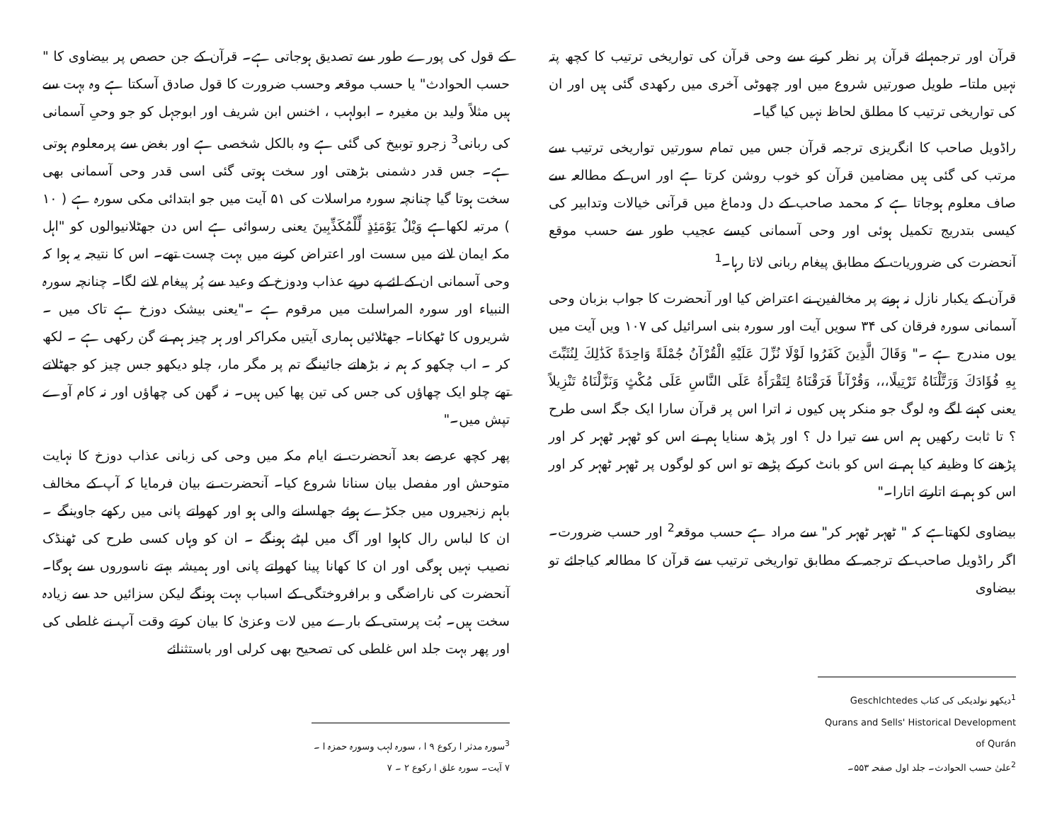قرآن اور ترجمہائے قرآن پر نظر کرنے سے وحی قرآن کی تواریخی ترتیب کا کچھ پتہ نہیں ملتا۔ طویل صورتیں شروع میں اور چھوٹی آخری میں رکھدی گئی ہیں اور ان کی تواریخی ترتیب کا مطلق لحاظ نہیں کیا گیا۔
راڈویل صاحب کا انگریزی ترجمہ قرآن جس میں تمام سورتیں تواریخی ترتیب سے مرتب کی گئی ہیں مضامین قرآن کو خوب روشن کرتا ہے اور اس کے مطالعہ سے صاف معلوم ہوجاتا ہے کہ محمد صاحب کے دل ودماغ میں قرآنی خیالات وتدابیر کی کیسی بتدریج تکمیل ہوئی اور وحی آسمانی کیسے عجیب طور سے حسب موقع آنحضرت کی ضروریات کے مطابق پیغام ربانی لاتا رہا۔<sup>1</sup>
قرآن کے یکبار نازل نہ ہونے پر مخالفین نے اعتراض کیا اور آنحضرت کا جواب بزبان وحی آسمانی سورہ فرقان کی ۳۴ سویں آیت اور سورہ بنی اسرائیل کی ۱۰۷ ویں آیت میں یوں مندرج ہے ۔" وَقَالَ الَّذِينَ كَفَرُوا لَوْلَا نُزِّلَ عَلَيْهِ الْقُرْآنُ جُمْلَةً وَاحِدَةً كَذَٰلِكَ لِنُثَبِّتَ بِهِ فُؤَادَكَ وَرَتَّلْنَاهُ تَرْتِيلًا،،، وَقُرْآناً فَرَقْنَاهُ لِتَقْرَأَهُ عَلَى النَّاسِ عَلَى مُكْثٍ وَنَزَّلْنَاهُ تَنْزِيلاً یعنی کہنے لگے وہ لوگ جو منکر ہیں کیوں نہ اترا اس پر قرآن سارا ایک جگہ اسی طرح ؟ تا ثابت رکھیں ہم اس سے تیرا دل ؟ اور پڑھ سنایا ہم نے اس کو ٹھہر ٹھہر کر اور پڑھنے کا وظیفہ کیا ہم نے اس کو بانٹ کرکے پڑھے تو اس کو لوگوں پر ٹھہر ٹھہر کر اور اس کو ہم نے اتارتے اتارا۔"
بیضاوی لکھتاہے کہ " ٹھہر ٹھہر کر" سے مراد ہے حسب موقعہ<sup>2</sup> اور حسب ضرورت۔ اگر راڈویل صاحب کے ترجمہ کے مطابق تواریخی ترتیب سے قرآن کا مطالعہ کیاجائے تو بیضاوی
<sup>1</sup> دیکھو نولدیکی کی کتاب Geschlchtedes Qurans and Sells' Historical Development of Qurán
<sup>2</sup> علیٰ حسب الحوادث۔ جلد اول صفحہ ۵۵۳۔
کے قول کی پورے طور سے تصدیق ہوجاتی ہے۔ قرآن کے جن حصص پر بیضاوی کا " حسب الحوادث" یا حسب موقعہ وحسب ضرورت کا قول صادق آسکتا ہے وہ بہت سے ہیں مثلاً ولید بن مغیرہ ۔ ابولہب ، اخنس ابن شریف اور ابوجہل کو جو وحیِ آسمانی کی ربانی<sup>3</sup> زجرو توبیخ کی گئی ہے وہ بالکل شخصی ہے اور بغض سے پرمعلوم ہوتی ہے۔ جس قدر دشمنی بڑھتی اور سخت ہوتی گئی اسی قدر وحی آسمانی بھی سخت ہوتا گیا چنانچہ سورہ مراسلات کی ۵۱ آیت میں جو ابتدائی مکی سورہ ہے ( ۱۰ ) مرتبہ لکھاہے وَيْلٌ يَوْمَئِذٍ لِّلْمُكَذِّبِينَ یعنی رسوائی ہے اس دن جھٹلانیوالوں کو "اہل مکہ ایمان لانے میں سست اور اعتراض کرنے میں بہت چست تھے۔ اس کا نتیجہ یہ ہوا کہ وحی آسمانی ان کے لئے پے درپے عذاب ودوزخ کے وعید سے پُر پیغام لانے لگا۔ چنانچہ سورہ النبیاء اور سورہ المراسلت میں مرقوم ہے ۔"یعنی بیشک دوزخ ہے تاک میں ۔ شریروں کا ٹھکانا۔ جھٹلائیں ہماری آیتیں مکراکر اور ہر چیز ہم نے گن رکھی ہے ۔ لکھ کر ۔ اب چکھو کہ ہم نہ بڑھاتے جائینگے تم پر مگر مار، چلو دیکھو جس چیز کو جھٹلاتے تھے چلو ایک چھاؤں کی جس کی تین پھا کیں ہیں۔ نہ گھن کی چھاؤں اور نہ کام آوے تپش میں۔"
پھر کچھ عرصے بعد آنحضرت نے ایام مکہ میں وحی کی زبانی عذاب دوزخ کا نہایت متوحش اور مفصل بیان سنانا شروع کیا۔ آنحضرت نے بیان فرمایا کہ آپ کے مخالف باہم زنجیروں میں جکڑے ہوئے جھلسانے والی ہو اور کھولتے پانی میں رکھے جاوینگے ۔ ان کا لباس رال کاہوا اور آگ میں لپٹے ہونگے ۔ ان کو وہاں کسی طرح کی ٹھنڈک نصیب نہیں ہوگی اور ان کا کھانا پینا کھولتے پانی اور ہمیشہ بہتے ناسوروں سے ہوگا۔ آنحضرت کی ناراضگی و برافروختگی کے اسباب بہت ہونگے لیکن سزائیں حد سے زیادہ سخت ہیں۔ بُت پرستی کے بارے میں لات وعزیٰ کا بیان کرتے وقت آپ نے غلطی کی اور پھر بہت جلد اس غلطی کی تصحیح بھی کرلی اور باستثنائے
<sup>3</sup> سورہ مدثر ا رکوع ۹ ا ، سورہ لہب وسورہ حمزہ ا ۔ ۷ آیت۔ سورہ علق ا رکوع ۲ ۔ ۷